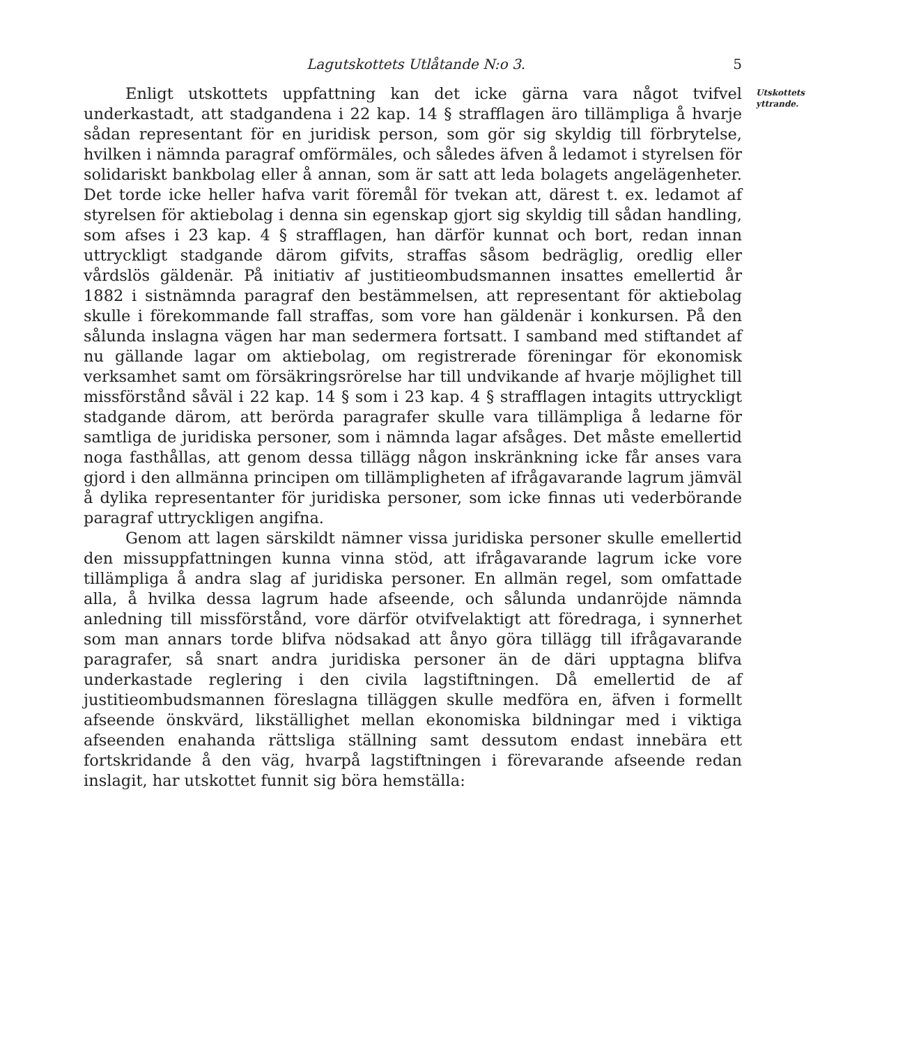Lagutskottets Utlåtande N:o 3. 5
Utskottets
yttrande.
Enligt utskottets uppfattning kan det icke gärna vara något tvifvel underkastadt, att stadgandena i 22 kap. 14 § strafflagen äro tillämpliga å hvarje sådan representant för en juridisk person, som gör sig skyldig till förbrytelse, hvilken i nämnda paragraf omförmäles, och således äfven å ledamot i styrelsen för solidariskt bankbolag eller å annan, som är satt att leda bolagets angelägenheter. Det torde icke heller hafva varit föremål för tvekan att, därest t. ex. ledamot af styrelsen för aktiebolag i denna sin egenskap gjort sig skyldig till sådan handling, som afses i 23 kap. 4 § strafflagen, han därför kunnat och bort, redan innan uttryckligt stadgande därom gifvits, straffas såsom bedräglig, oredlig eller vårdslös gäldenär. På initiativ af justitieombudsmannen insattes emellertid år 1882 i sistnämnda paragraf den bestämmelsen, att representant för aktiebolag skulle i förekommande fall straffas, som vore han gäldenär i konkursen. På den sålunda inslagna vägen har man sedermera fortsatt. I samband med stiftandet af nu gällande lagar om aktiebolag, om registrerade föreningar för ekonomisk verksamhet samt om försäkringsrörelse har till undvikande af hvarje möjlighet till missförstånd såväl i 22 kap. 14 § som i 23 kap. 4 § strafflagen intagits uttryckligt stadgande därom, att berörda paragrafer skulle vara tillämpliga å ledarne för samtliga de juridiska personer, som i nämnda lagar afsåges. Det måste emellertid noga fasthållas, att genom dessa tillägg någon inskränkning icke får anses vara gjord i den allmänna principen om tillämpligheten af ifrågavarande lagrum jämväl å dylika representanter för juridiska personer, som icke finnas uti vederbörande paragraf uttryckligen angifna.
Genom att lagen särskildt nämner vissa juridiska personer skulle emellertid den missuppfattningen kunna vinna stöd, att ifrågavarande lagrum icke vore tillämpliga å andra slag af juridiska personer. En allmän regel, som omfattade alla, å hvilka dessa lagrum hade afseende, och sålunda undanröjde nämnda anledning till missförstånd, vore därför otvifvelaktigt att föredraga, i synnerhet som man annars torde blifva nödsakad att ånyo göra tillägg till ifrågavarande paragrafer, så snart andra juridiska personer än de däri upptagna blifva underkastade reglering i den civila lagstiftningen. Då emellertid de af justitieombudsmannen föreslagna tilläggen skulle medföra en, äfven i formellt afseende önskvärd, likställighet mellan ekonomiska bildningar med i viktiga afseenden enahanda rättsliga ställning samt dessutom endast innebära ett fortskridande å den väg, hvarpå lagstiftningen i förevarande afseende redan inslagit, har utskottet funnit sig böra hemställa: